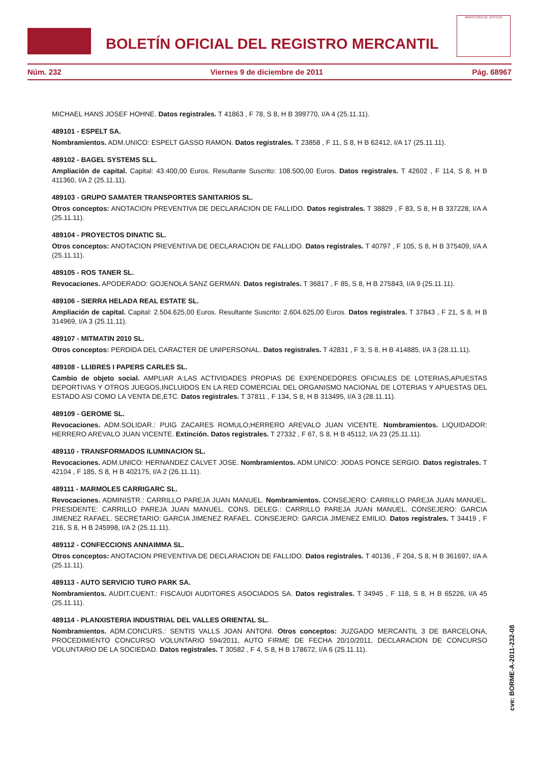BOLETÍN OFICIAL DEL REGISTRO MERCANTIL
MINISTERIO DE JUSTICIA
Núm. 232 Viernes 9 de diciembre de 2011 Pág. 68967
MICHAEL HANS JOSEF HOHNE. Datos registrales. T 41863 , F 78, S 8, H B 399770, I/A 4 (25.11.11).
489101 - ESPELT SA.
Nombramientos. ADM.UNICO: ESPELT GASSO RAMON. Datos registrales. T 23858 , F 11, S 8, H B 62412, I/A 17 (25.11.11).
489102 - BAGEL SYSTEMS SLL.
Ampliación de capital. Capital: 43.400,00 Euros. Resultante Suscrito: 108.500,00 Euros. Datos registrales. T 42602 , F 114, S 8, H B 411360, I/A 2 (25.11.11).
489103 - GRUPO SAMATER TRANSPORTES SANITARIOS SL.
Otros conceptos: ANOTACION PREVENTIVA DE DECLARACION DE FALLIDO. Datos registrales. T 38829 , F 83, S 8, H B 337228, I/A A (25.11.11).
489104 - PROYECTOS DINATIC SL.
Otros conceptos: ANOTACION PREVENTIVA DE DECLARACION DE FALLIDO. Datos registrales. T 40797 , F 105, S 8, H B 375409, I/A A (25.11.11).
489105 - ROS TANER SL.
Revocaciones. APODERADO: GOJENOLA SANZ GERMAN. Datos registrales. T 36817 , F 85, S 8, H B 275843, I/A 9 (25.11.11).
489106 - SIERRA HELADA REAL ESTATE SL.
Ampliación de capital. Capital: 2.504.625,00 Euros. Resultante Suscrito: 2.604.625,00 Euros. Datos registrales. T 37843 , F 21, S 8, H B 314969, I/A 3 (25.11.11).
489107 - MITMATIN 2010 SL.
Otros conceptos: PERDIDA DEL CARACTER DE UNIPERSONAL. Datos registrales. T 42831 , F 3, S 8, H B 414885, I/A 3 (28.11.11).
489108 - LLIBRES I PAPERS CARLES SL.
Cambio de objeto social. AMPLIAR A:LAS ACTIVIDADES PROPIAS DE EXPENDEDORES OFICIALES DE LOTERIAS,APUESTAS DEPORTIVAS Y OTROS JUEGOS,INCLUIDOS EN LA RED COMERCIAL DEL ORGANISMO NACIONAL DE LOTERIAS Y APUESTAS DEL ESTADO ASI COMO LA VENTA DE,ETC. Datos registrales. T 37811 , F 134, S 8, H B 313495, I/A 3 (28.11.11).
489109 - GEROME SL.
Revocaciones. ADM.SOLIDAR.: PUIG ZACARES ROMULO;HERRERO AREVALO JUAN VICENTE. Nombramientos. LIQUIDADOR: HERRERO AREVALO JUAN VICENTE. Extinción. Datos registrales. T 27332 , F 67, S 8, H B 45112, I/A 23 (25.11.11).
489110 - TRANSFORMADOS ILUMINACION SL.
Revocaciones. ADM.UNICO: HERNANDEZ CALVET JOSE. Nombramientos. ADM.UNICO: JODAS PONCE SERGIO. Datos registrales. T 42104 , F 185, S 8, H B 402175, I/A 2 (26.11.11).
489111 - MARMOLES CARRIGARC SL.
Revocaciones. ADMINISTR.: CARRILLO PAREJA JUAN MANUEL. Nombramientos. CONSEJERO: CARRILLO PAREJA JUAN MANUEL. PRESIDENTE: CARRILLO PAREJA JUAN MANUEL. CONS. DELEG.: CARRILLO PAREJA JUAN MANUEL. CONSEJERO: GARCIA JIMENEZ RAFAEL. SECRETARIO: GARCIA JIMENEZ RAFAEL. CONSEJERO: GARCIA JIMENEZ EMILIO. Datos registrales. T 34419 , F 216, S 8, H B 245998, I/A 2 (25.11.11).
489112 - CONFECCIONS ANNAIMMA SL.
Otros conceptos: ANOTACION PREVENTIVA DE DECLARACION DE FALLIDO. Datos registrales. T 40136 , F 204, S 8, H B 361697, I/A A (25.11.11).
489113 - AUTO SERVICIO TURO PARK SA.
Nombramientos. AUDIT.CUENT.: FISCAUDI AUDITORES ASOCIADOS SA. Datos registrales. T 34945 , F 118, S 8, H B 65226, I/A 45 (25.11.11).
489114 - PLANXISTERIA INDUSTRIAL DEL VALLES ORIENTAL SL.
Nombramientos. ADM.CONCURS.: SENTIS VALLS JOAN ANTONI. Otros conceptos: JUZGADO MERCANTIL 3 DE BARCELONA, PROCEDIMIENTO CONCURSO VOLUNTARIO 594/2011, AUTO FIRME DE FECHA 20/10/2011, DECLARACION DE CONCURSO VOLUNTARIO DE LA SOCIEDAD. Datos registrales. T 30582 , F 4, S 8, H B 178672, I/A 6 (25.11.11).
cve: BORME-A-2011-232-08